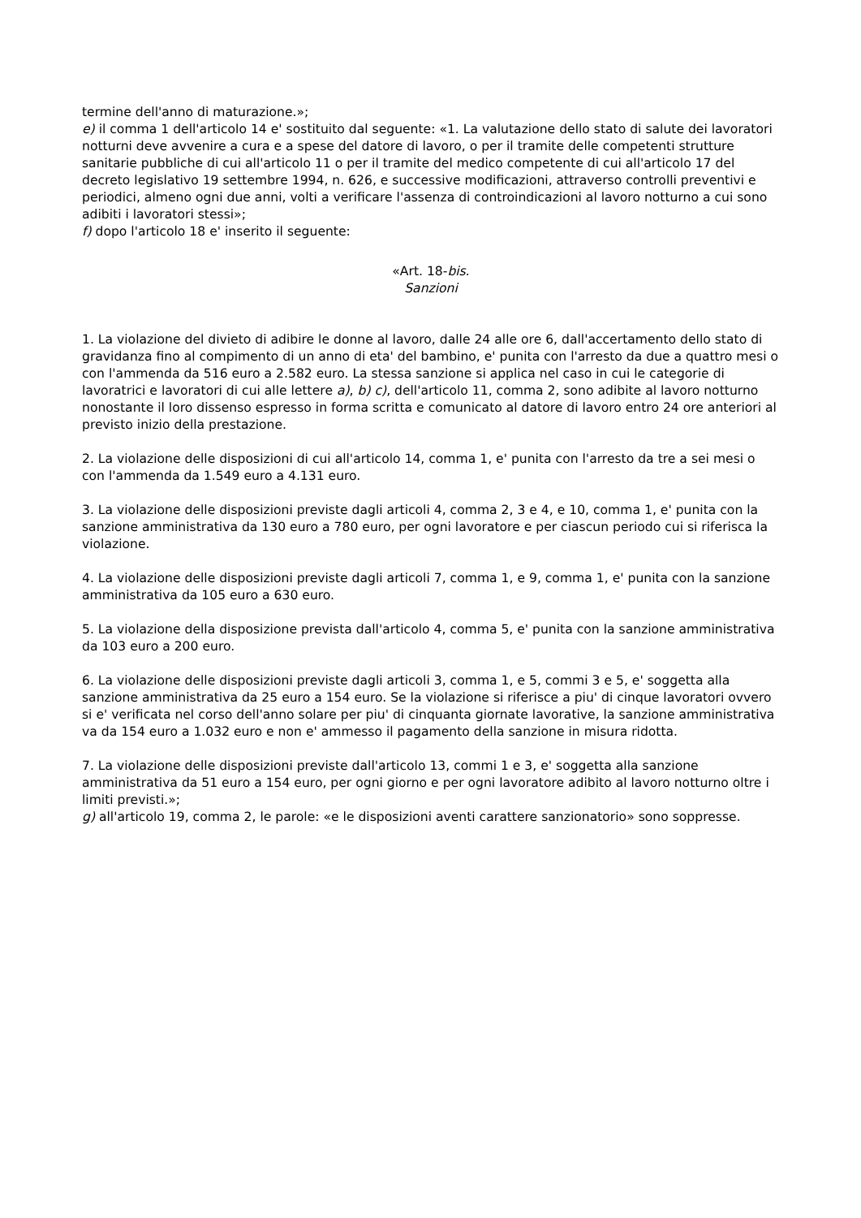termine dell'anno di maturazione.»;
e) il comma 1 dell'articolo 14 e' sostituito dal seguente: «1. La valutazione dello stato di salute dei lavoratori notturni deve avvenire a cura e a spese del datore di lavoro, o per il tramite delle competenti strutture sanitarie pubbliche di cui all'articolo 11 o per il tramite del medico competente di cui all'articolo 17 del decreto legislativo 19 settembre 1994, n. 626, e successive modificazioni, attraverso controlli preventivi e periodici, almeno ogni due anni, volti a verificare l'assenza di controindicazioni al lavoro notturno a cui sono adibiti i lavoratori stessi»;
f) dopo l'articolo 18 e' inserito il seguente:
«Art. 18-bis.
Sanzioni
1. La violazione del divieto di adibire le donne al lavoro, dalle 24 alle ore 6, dall'accertamento dello stato di gravidanza fino al compimento di un anno di eta' del bambino, e' punita con l'arresto da due a quattro mesi o con l'ammenda da 516 euro a 2.582 euro. La stessa sanzione si applica nel caso in cui le categorie di lavoratrici e lavoratori di cui alle lettere a), b) c), dell'articolo 11, comma 2, sono adibite al lavoro notturno nonostante il loro dissenso espresso in forma scritta e comunicato al datore di lavoro entro 24 ore anteriori al previsto inizio della prestazione.
2. La violazione delle disposizioni di cui all'articolo 14, comma 1, e' punita con l'arresto da tre a sei mesi o con l'ammenda da 1.549 euro a 4.131 euro.
3. La violazione delle disposizioni previste dagli articoli 4, comma 2, 3 e 4, e 10, comma 1, e' punita con la sanzione amministrativa da 130 euro a 780 euro, per ogni lavoratore e per ciascun periodo cui si riferisca la violazione.
4. La violazione delle disposizioni previste dagli articoli 7, comma 1, e 9, comma 1, e' punita con la sanzione amministrativa da 105 euro a 630 euro.
5. La violazione della disposizione prevista dall'articolo 4, comma 5, e' punita con la sanzione amministrativa da 103 euro a 200 euro.
6. La violazione delle disposizioni previste dagli articoli 3, comma 1, e 5, commi 3 e 5, e' soggetta alla sanzione amministrativa da 25 euro a 154 euro. Se la violazione si riferisce a piu' di cinque lavoratori ovvero si e' verificata nel corso dell'anno solare per piu' di cinquanta giornate lavorative, la sanzione amministrativa va da 154 euro a 1.032 euro e non e' ammesso il pagamento della sanzione in misura ridotta.
7. La violazione delle disposizioni previste dall'articolo 13, commi 1 e 3, e' soggetta alla sanzione amministrativa da 51 euro a 154 euro, per ogni giorno e per ogni lavoratore adibito al lavoro notturno oltre i limiti previsti.»;
g) all'articolo 19, comma 2, le parole: «e le disposizioni aventi carattere sanzionatorio» sono soppresse.